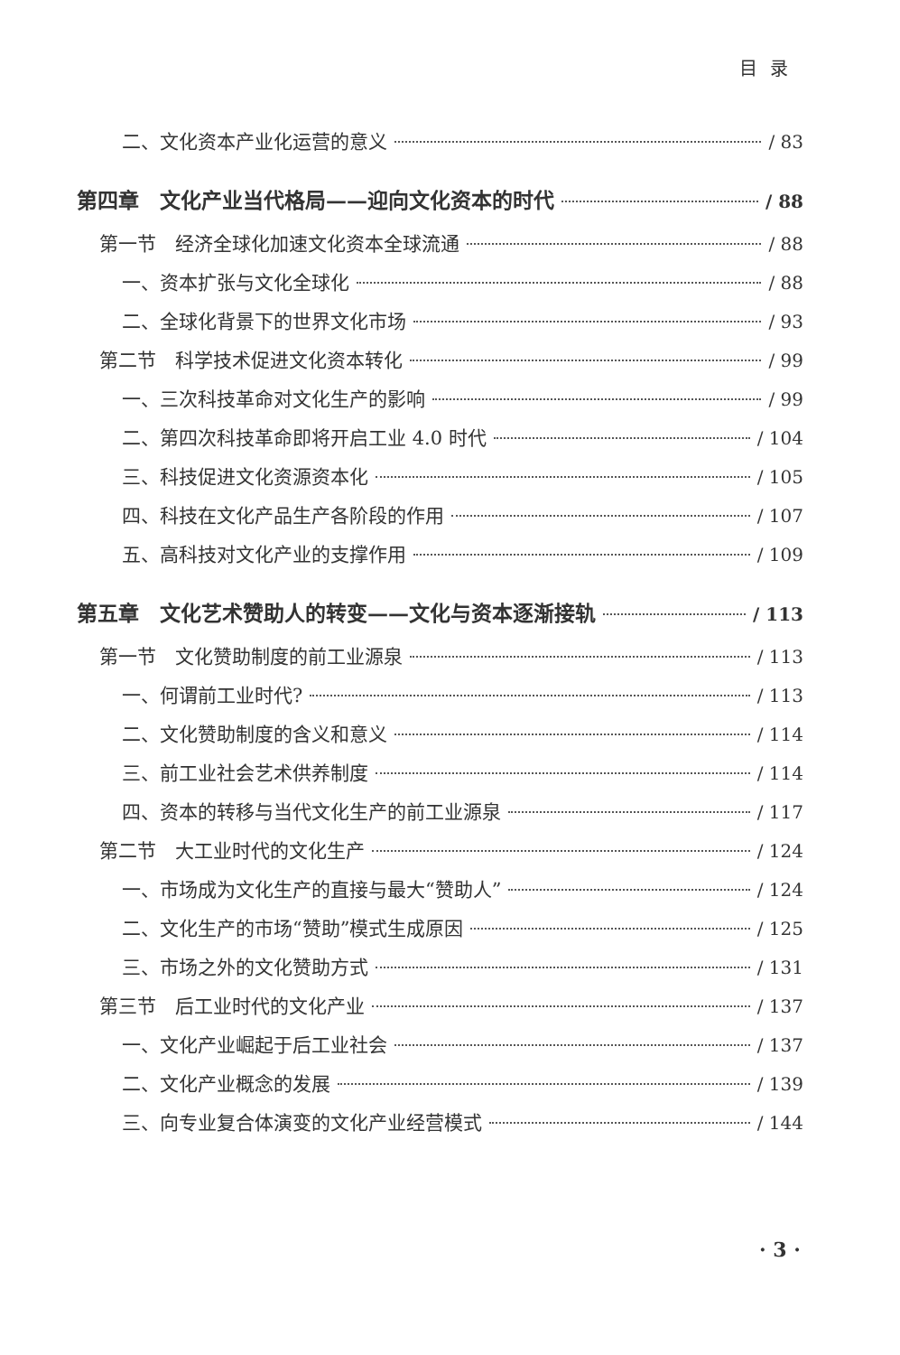目录
二、文化资本产业化运营的意义 / 83
第四章　文化产业当代格局——迎向文化资本的时代 / 88
第一节　经济全球化加速文化资本全球流通 / 88
一、资本扩张与文化全球化 / 88
二、全球化背景下的世界文化市场 / 93
第二节　科学技术促进文化资本转化 / 99
一、三次科技革命对文化生产的影响 / 99
二、第四次科技革命即将开启工业 4.0 时代 / 104
三、科技促进文化资源资本化 / 105
四、科技在文化产品生产各阶段的作用 / 107
五、高科技对文化产业的支撑作用 / 109
第五章　文化艺术赞助人的转变——文化与资本逐渐接轨 / 113
第一节　文化赞助制度的前工业源泉 / 113
一、何谓前工业时代? / 113
二、文化赞助制度的含义和意义 / 114
三、前工业社会艺术供养制度 / 114
四、资本的转移与当代文化生产的前工业源泉 / 117
第二节　大工业时代的文化生产 / 124
一、市场成为文化生产的直接与最大“赞助人” / 124
二、文化生产的市场“赞助”模式生成原因 / 125
三、市场之外的文化赞助方式 / 131
第三节　后工业时代的文化产业 / 137
一、文化产业崛起于后工业社会 / 137
二、文化产业概念的发展 / 139
三、向专业复合体演变的文化产业经营模式 / 144
· 3 ·